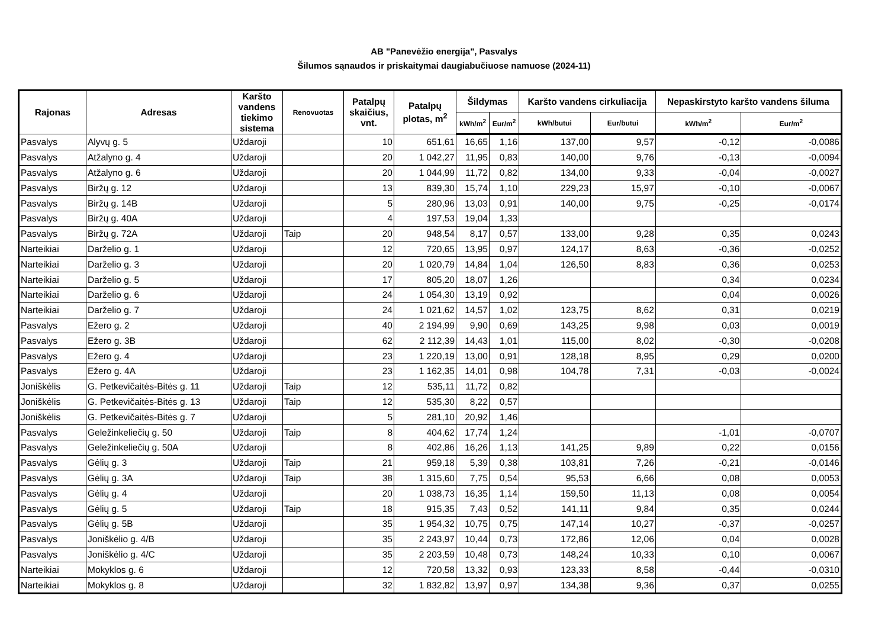AB "Panevėžio energija", Pasvalys
Šilumos sąnaudos ir priskaitymai daugiabučiuose namuose (2024-11)
| Rajonas | Adresas | Karšto vandens tiekimo sistema | Renovuotas | Patalpų skaičius, vnt. | Patalpų plotas, m<sup>2</sup> | Šildymas | | Karšto vandens cirkuliacija | | Nepaskirstyto karšto vandens šiluma | |
| --- | --- | --- | --- | --- | --- | --- | --- | --- | --- | --- | --- |
| | | | | | | kWh/m<sup>2</sup> | Eur/m<sup>2</sup> | kWh/butui | Eur/butui | kWh/m<sup>2</sup> | Eur/m<sup>2</sup> |
| Pasvalys | Alyvų g. 5 | Uždaroji | | 10 | 651,61 | 16,65 | 1,16 | 137,00 | 9,57 | -0,12 | -0,0086 |
| Pasvalys | Atžalyno g. 4 | Uždaroji | | 20 | 1 042,27 | 11,95 | 0,83 | 140,00 | 9,76 | -0,13 | -0,0094 |
| Pasvalys | Atžalyno g. 6 | Uždaroji | | 20 | 1 044,99 | 11,72 | 0,82 | 134,00 | 9,33 | -0,04 | -0,0027 |
| Pasvalys | Biržų g. 12 | Uždaroji | | 13 | 839,30 | 15,74 | 1,10 | 229,23 | 15,97 | -0,10 | -0,0067 |
| Pasvalys | Biržų g. 14B | Uždaroji | | 5 | 280,96 | 13,03 | 0,91 | 140,00 | 9,75 | -0,25 | -0,0174 |
| Pasvalys | Biržų g. 40A | Uždaroji | | 4 | 197,53 | 19,04 | 1,33 | | | | |
| Pasvalys | Biržų g. 72A | Uždaroji | Taip | 20 | 948,54 | 8,17 | 0,57 | 133,00 | 9,28 | 0,35 | 0,0243 |
| Narteikiai | Darželio g. 1 | Uždaroji | | 12 | 720,65 | 13,95 | 0,97 | 124,17 | 8,63 | -0,36 | -0,0252 |
| Narteikiai | Darželio g. 3 | Uždaroji | | 20 | 1 020,79 | 14,84 | 1,04 | 126,50 | 8,83 | 0,36 | 0,0253 |
| Narteikiai | Darželio g. 5 | Uždaroji | | 17 | 805,20 | 18,07 | 1,26 | | | 0,34 | 0,0234 |
| Narteikiai | Darželio g. 6 | Uždaroji | | 24 | 1 054,30 | 13,19 | 0,92 | | | 0,04 | 0,0026 |
| Narteikiai | Darželio g. 7 | Uždaroji | | 24 | 1 021,62 | 14,57 | 1,02 | 123,75 | 8,62 | 0,31 | 0,0219 |
| Pasvalys | Ežero g. 2 | Uždaroji | | 40 | 2 194,99 | 9,90 | 0,69 | 143,25 | 9,98 | 0,03 | 0,0019 |
| Pasvalys | Ežero g. 3B | Uždaroji | | 62 | 2 112,39 | 14,43 | 1,01 | 115,00 | 8,02 | -0,30 | -0,0208 |
| Pasvalys | Ežero g. 4 | Uždaroji | | 23 | 1 220,19 | 13,00 | 0,91 | 128,18 | 8,95 | 0,29 | 0,0200 |
| Pasvalys | Ežero g. 4A | Uždaroji | | 23 | 1 162,35 | 14,01 | 0,98 | 104,78 | 7,31 | -0,03 | -0,0024 |
| Joniškėlis | G. Petkevičaitės-Bitės g. 11 | Uždaroji | Taip | 12 | 535,11 | 11,72 | 0,82 | | | | |
| Joniškėlis | G. Petkevičaitės-Bitės g. 13 | Uždaroji | Taip | 12 | 535,30 | 8,22 | 0,57 | | | | |
| Joniškėlis | G. Petkevičaitės-Bitės g. 7 | Uždaroji | | 5 | 281,10 | 20,92 | 1,46 | | | | |
| Pasvalys | Geležinkeliečių g. 50 | Uždaroji | Taip | 8 | 404,62 | 17,74 | 1,24 | | | -1,01 | -0,0707 |
| Pasvalys | Geležinkeliečių g. 50A | Uždaroji | | 8 | 402,86 | 16,26 | 1,13 | 141,25 | 9,89 | 0,22 | 0,0156 |
| Pasvalys | Gėlių g. 3 | Uždaroji | Taip | 21 | 959,18 | 5,39 | 0,38 | 103,81 | 7,26 | -0,21 | -0,0146 |
| Pasvalys | Gėlių g. 3A | Uždaroji | Taip | 38 | 1 315,60 | 7,75 | 0,54 | 95,53 | 6,66 | 0,08 | 0,0053 |
| Pasvalys | Gėlių g. 4 | Uždaroji | | 20 | 1 038,73 | 16,35 | 1,14 | 159,50 | 11,13 | 0,08 | 0,0054 |
| Pasvalys | Gėlių g. 5 | Uždaroji | Taip | 18 | 915,35 | 7,43 | 0,52 | 141,11 | 9,84 | 0,35 | 0,0244 |
| Pasvalys | Gėlių g. 5B | Uždaroji | | 35 | 1 954,32 | 10,75 | 0,75 | 147,14 | 10,27 | -0,37 | -0,0257 |
| Pasvalys | Joniškėlio g. 4/B | Uždaroji | | 35 | 2 243,97 | 10,44 | 0,73 | 172,86 | 12,06 | 0,04 | 0,0028 |
| Pasvalys | Joniškėlio g. 4/C | Uždaroji | | 35 | 2 203,59 | 10,48 | 0,73 | 148,24 | 10,33 | 0,10 | 0,0067 |
| Narteikiai | Mokyklos g. 6 | Uždaroji | | 12 | 720,58 | 13,32 | 0,93 | 123,33 | 8,58 | -0,44 | -0,0310 |
| Narteikiai | Mokyklos g. 8 | Uždaroji | | 32 | 1 832,82 | 13,97 | 0,97 | 134,38 | 9,36 | 0,37 | 0,0255 |